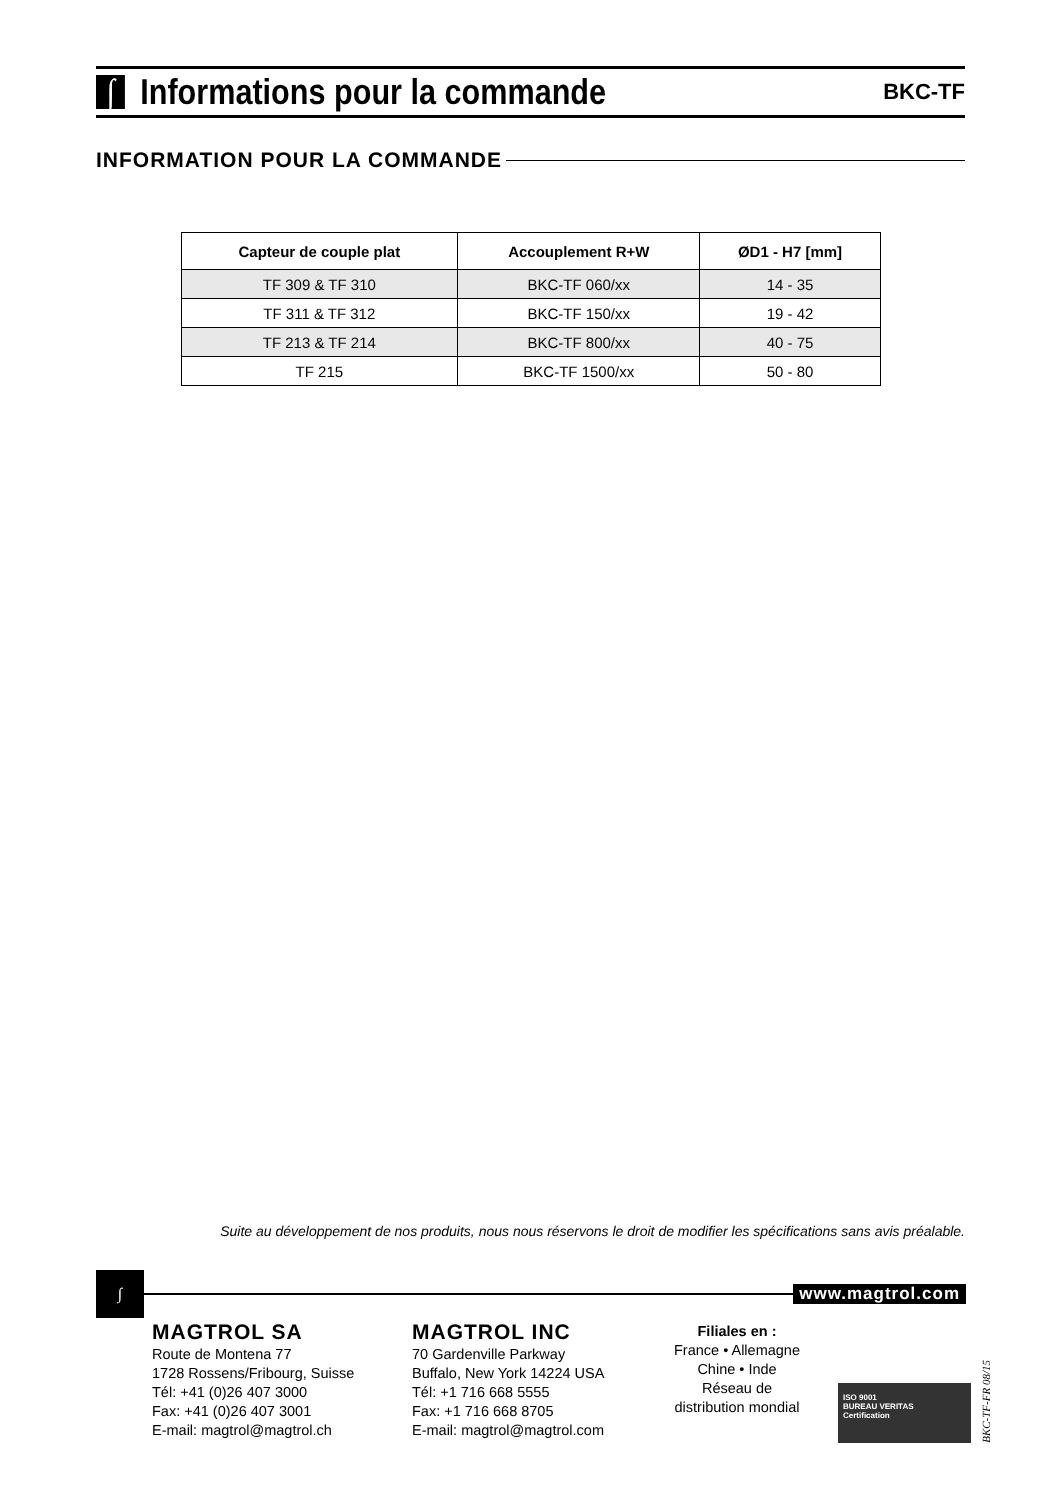∫ Informations pour la commande
BKC-TF
INFORMATION POUR LA COMMANDE
| Capteur de couple plat | Accouplement R+W | ØD1 - H7 [mm] |
| --- | --- | --- |
| TF 309 & TF 310 | BKC-TF 060/xx | 14 - 35 |
| TF 311 & TF 312 | BKC-TF 150/xx | 19 - 42 |
| TF 213 & TF 214 | BKC-TF 800/xx | 40 - 75 |
| TF 215 | BKC-TF 1500/xx | 50 - 80 |
Suite au développement de nos produits, nous nous réservons le droit de modifier les spécifications sans avis préalable.
∫ www.magtrol.com
MAGTROL SA
Route de Montena 77
1728 Rossens/Fribourg, Suisse
Tél: +41 (0)26 407 3000
Fax: +41 (0)26 407 3001
E-mail: magtrol@magtrol.ch
MAGTROL INC
70 Gardenville Parkway
Buffalo, New York 14224 USA
Tél: +1 716 668 5555
Fax: +1 716 668 8705
E-mail: magtrol@magtrol.com
Filiales en :
France • Allemagne
Chine • Inde
Réseau de
distribution mondial
ISO 9001
BUREAU VERITAS
Certification
BKC-TF-FR 08/15